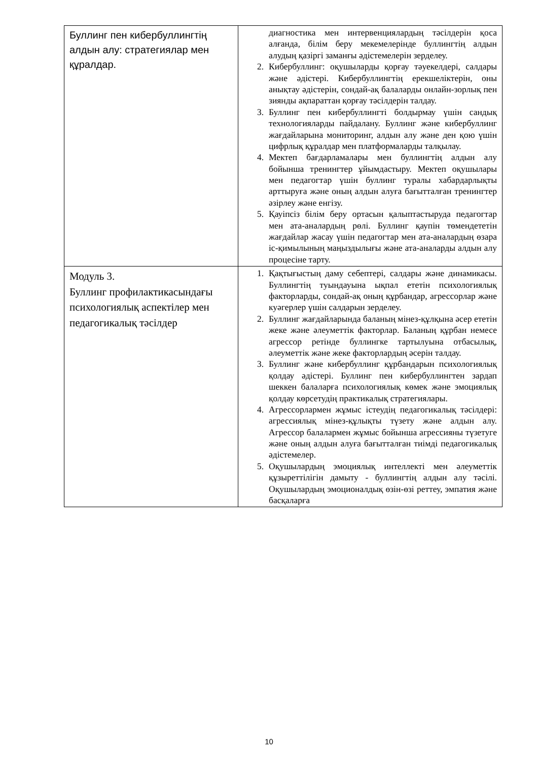| Буллинг пен кибербуллингтің алдын алу: стратегиялар мен құралдар. | диагностика мен интервенциялардың тәсілдерін қоса алғанда, білім беру мекемелерінде буллингтің алдын алудың қазіргі заманғы әдістемелерін зерделеу. 2. Кибербуллинг: оқушыларды қорғау тәуекелдері, салдары және әдістері. Кибербуллингтің ерекшеліктерін, оны анықтау әдістерін, сондай-ақ балаларды онлайн-зорлық пен зиянды ақпараттан қорғау тәсілдерін талдау. 3. Буллинг пен кибербуллингті болдырмау үшін сандық технологияларды пайдалану. Буллинг және кибербуллинг жағдайларына мониторинг, алдын алу және ден қою үшін цифрлық құралдар мен платформаларды талқылау. 4. Мектеп бағдарламалары мен буллингтің алдын алу бойынша тренингтер ұйымдастыру. Мектеп оқушылары мен педагогтар үшін буллинг туралы хабардарлықты арттыруға және оның алдын алуға бағытталған тренингтер әзірлеу және енгізу. 5. Қауіпсіз білім беру ортасын қалыптастыруда педагогтар мен ата-аналардың рөлі. Буллинг қаупін төмендететін жағдайлар жасау үшін педагогтар мен ата-аналардың өзара іс-қимылының маңыздылығы және ата-аналарды алдын алу процесіне тарту. |
| Модуль 3. Буллинг профилактикасындағы психологиялық аспектілер мен педагогикалық тәсілдер | 1. Қақтығыстың даму себептері, салдары және динамикасы. Буллингтің туындауына ықпал ететін психологиялық факторларды, сондай-ақ оның құрбандар, агрессорлар және куәгерлер үшін салдарын зерделеу. 2. Буллинг жағдайларында баланың мінез-құлқына әсер ететін жеке және әлеуметтік факторлар. Баланың құрбан немесе агрессор ретінде буллингке тартылуына отбасылық, әлеуметтік және жеке факторлардың әсерін талдау. 3. Буллинг және кибербуллинг құрбандарын психологиялық қолдау әдістері. Буллинг пен кибербуллингтен зардап шеккен балаларға психологиялық көмек және эмоциялық қолдау көрсетудің практикалық стратегиялары. 4. Агрессорлармен жұмыс істеудің педагогикалық тәсілдері: агрессиялық мінез-құлықты түзету және алдын алу. Агрессор балалармен жұмыс бойынша агрессияны түзетуге және оның алдын алуға бағытталған тиімді педагогикалық әдістемелер. 5. Оқушылардың эмоциялық интеллекті мен әлеуметтік құзыреттілігін дамыту - буллингтің алдын алу тәсілі. Оқушылардың эмоционалдық өзін-өзі реттеу, эмпатия және басқаларға |
10